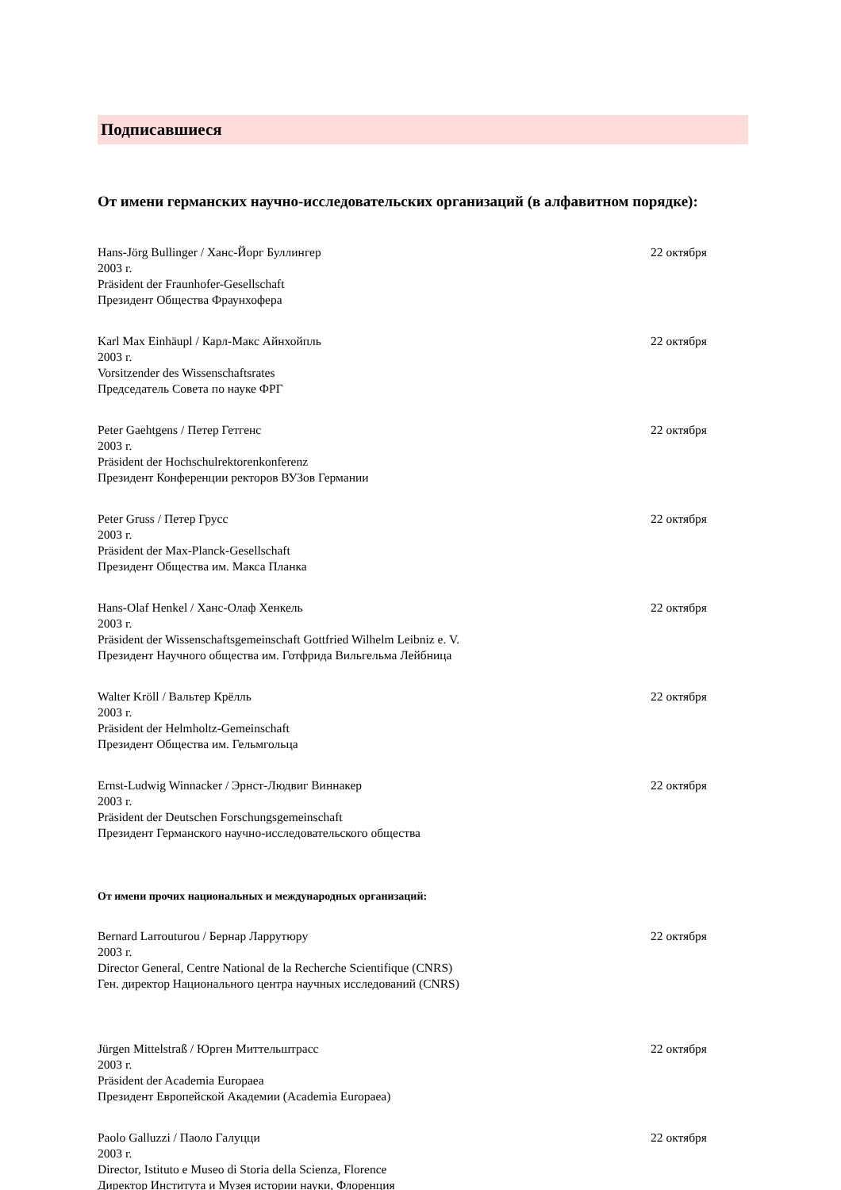Подписавшиеся
От имени германских научно-исследовательских организаций (в алфавитном порядке):
Hans-Jörg Bullinger / Ханс-Йорг Буллингер
22 октября
2003 г.
Präsident der Fraunhofer-Gesellschaft
Президент Общества Фраунхофера
Karl Max Einhäupl / Карл-Макс Айнхойпль
22 октября
2003 г.
Vorsitzender des Wissenschaftsrates
Председатель Совета по науке ФРГ
Peter Gaehtgens / Петер Гетгенс
22 октября
2003 г.
Präsident der Hochschulrektorenkonferenz
Президент Конференции ректоров ВУЗов Германии
Peter Gruss / Петер Грусс 22 октября
2003 г.
Präsident der Max-Planck-Gesellschaft
Президент Общества им. Макса Планка
Hans-Olaf Henkel / Ханс-Олаф Хенкель
22 октября
2003 г.
Präsident der Wissenschaftsgemeinschaft Gottfried Wilhelm Leibniz e. V.
Президент Научного общества им. Готфрида Вильгельма Лейбница
Walter Kröll / Вальтер Крёлль 22 октября
2003 г.
Präsident der Helmholtz-Gemeinschaft
Президент Общества им. Гельмгольца
Ernst-Ludwig Winnacker / Эрнст-Людвиг Виннакер
22 октября
2003 г.
Präsident der Deutschen Forschungsgemeinschaft
Президент Германского научно-исследовательского общества
От имени прочих национальных и международных организаций:
Bernard Larrouturou / Бернар Ларрутюру
22 октября
2003 г.
Director General, Centre National de la Recherche Scientifique (CNRS)
Ген. директор Национального центра научных исследований (CNRS)
Jürgen Mittelstraß / Юрген Миттельштрасс
22 октября
2003 г.
Präsident der Academia Europaea
Президент Европейской Академии (Academia Europaea)
Paolo Galluzzi / Паоло Галуцци 22 октября
2003 г.
Director, Istituto e Museo di Storia della Scienza, Florence
Директор Института и Музея истории науки, Флоренция